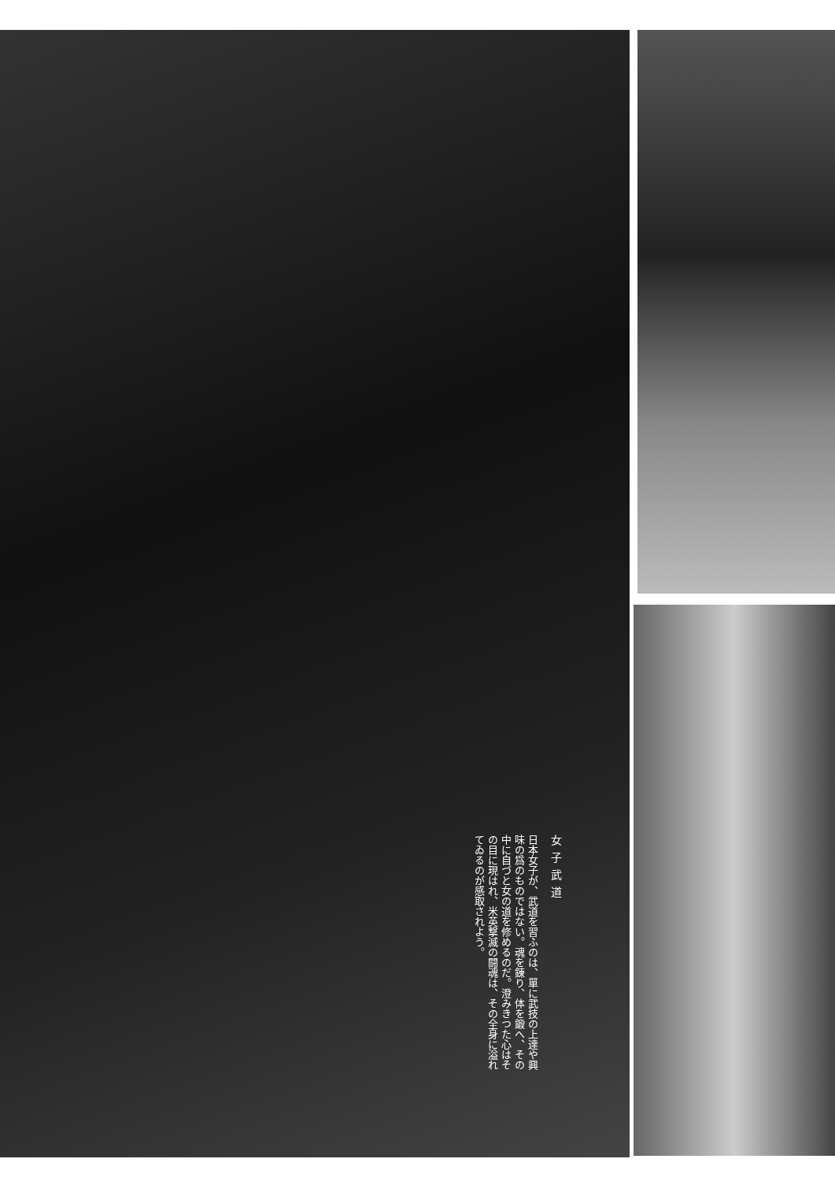女子武道
日本女子が、武道を習ふのは、單に武技の上達や興味の爲のものではない。魂を錬り、体を鍛へ、その中に自づと女の道を修めるのだ。澄みきつた心はその目に現はれ、米英撃滅の闘魂は、その全身に溢れてゐるのが感取されよう。